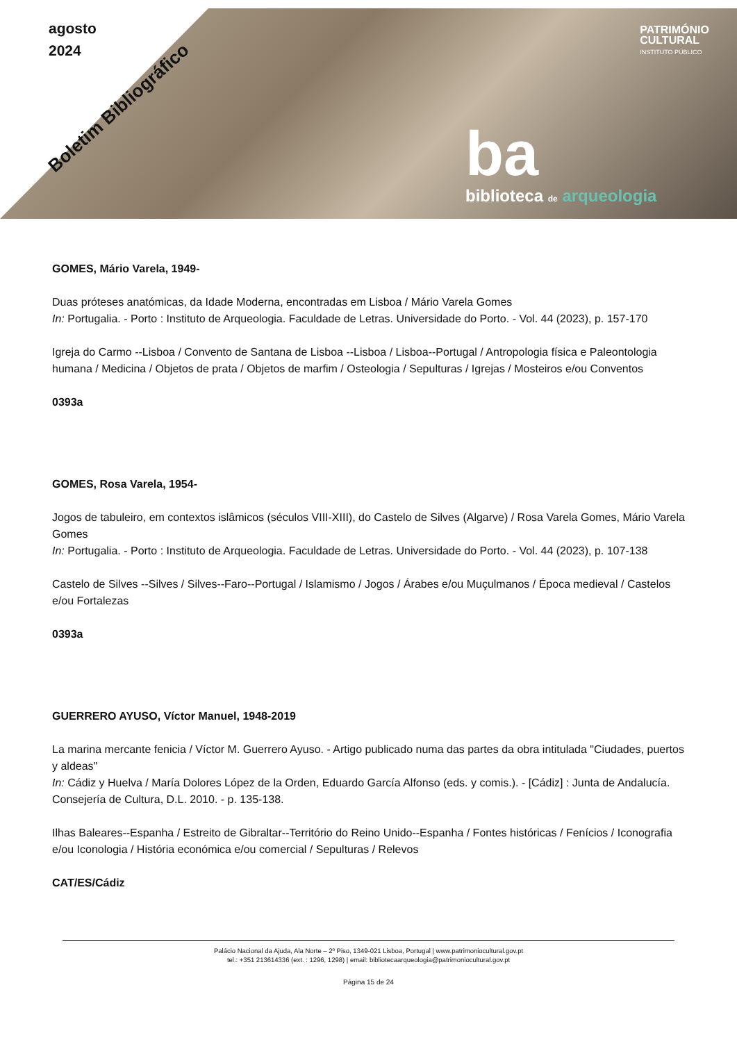agosto
2024
Boletim Bibliográfico
PATRIMÓNIO
CULTURAL
INSTITUTO PÚBLICO
ba
biblioteca de arqueologia
GOMES, Mário Varela, 1949-
Duas próteses anatómicas, da Idade Moderna, encontradas em Lisboa / Mário Varela Gomes
In: Portugalia. - Porto : Instituto de Arqueologia. Faculdade de Letras. Universidade do Porto. - Vol. 44 (2023), p. 157-170
Igreja do Carmo --Lisboa / Convento de Santana de Lisboa --Lisboa / Lisboa--Portugal / Antropologia física e Paleontologia humana / Medicina / Objetos de prata / Objetos de marfim / Osteologia / Sepulturas / Igrejas / Mosteiros e/ou Conventos
0393a
GOMES, Rosa Varela, 1954-
Jogos de tabuleiro, em contextos islâmicos (séculos VIII-XIII), do Castelo de Silves (Algarve) / Rosa Varela Gomes, Mário Varela Gomes
In: Portugalia. - Porto : Instituto de Arqueologia. Faculdade de Letras. Universidade do Porto. - Vol. 44 (2023), p. 107-138
Castelo de Silves --Silves / Silves--Faro--Portugal / Islamismo / Jogos / Árabes e/ou Muçulmanos / Época medieval / Castelos e/ou Fortalezas
0393a
GUERRERO AYUSO, Víctor Manuel, 1948-2019
La marina mercante fenicia / Víctor M. Guerrero Ayuso. - Artigo publicado numa das partes da obra intitulada "Ciudades, puertos y aldeas"
In: Cádiz y Huelva / María Dolores López de la Orden, Eduardo García Alfonso (eds. y comis.). - [Cádiz] : Junta de Andalucía. Consejería de Cultura, D.L. 2010. - p. 135-138.
Ilhas Baleares--Espanha / Estreito de Gibraltar--Território do Reino Unido--Espanha / Fontes históricas / Fenícios / Iconografia e/ou Iconologia / História económica e/ou comercial / Sepulturas / Relevos
CAT/ES/Cádiz
Palácio Nacional da Ajuda, Ala Norte – 2º Piso, 1349-021 Lisboa, Portugal | www.patrimoniocultural.gov.pt
tel.: +351 213614336 (ext. : 1296, 1298) | email: bibliotecaarqueologia@patrimoniocultural.gov.pt
Página 15 de 24